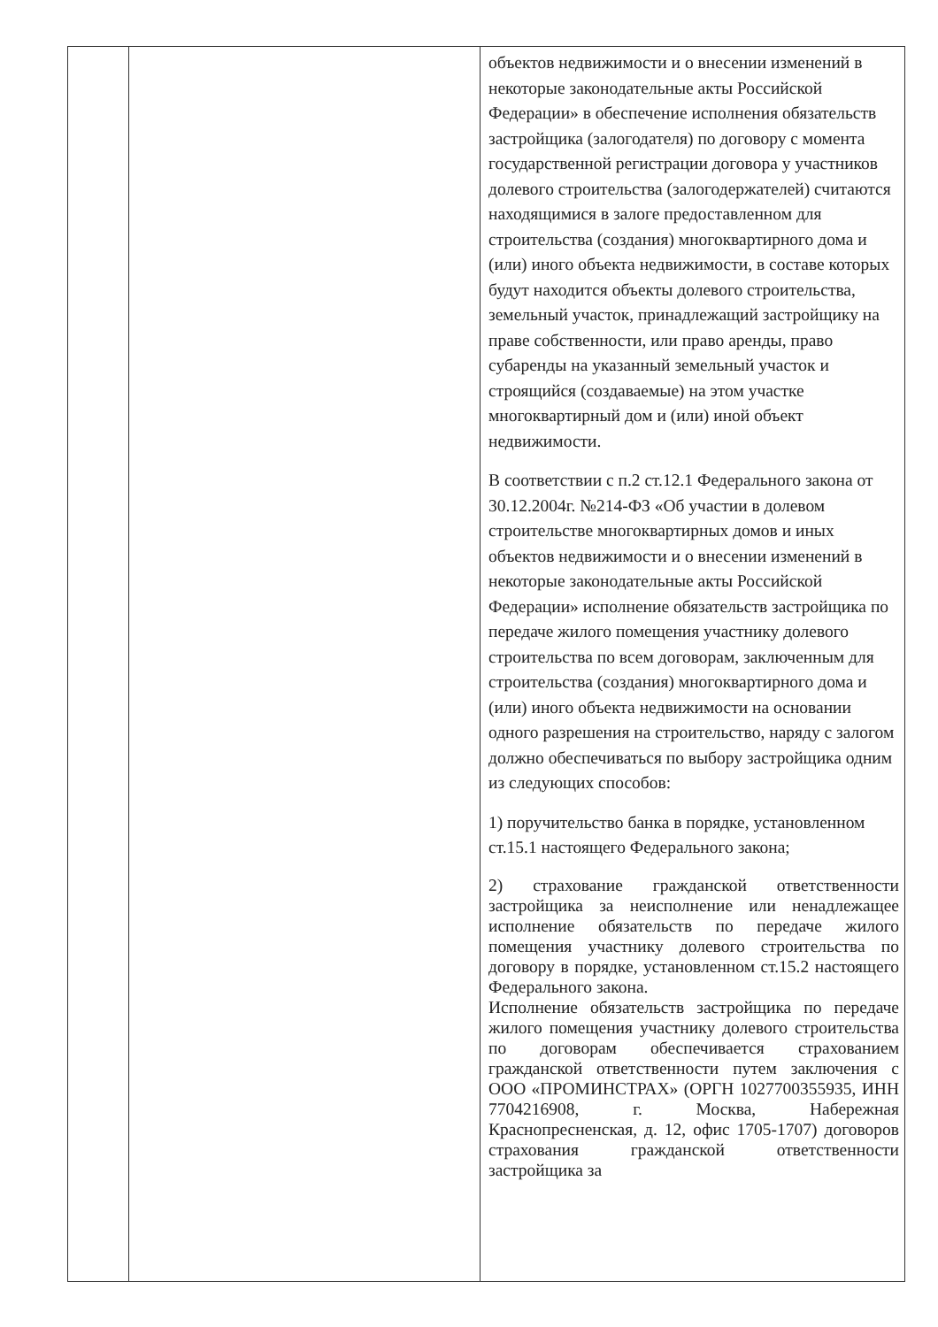| | | объектов недвижимости и о внесении изменений в некоторые законодательные акты Российской Федерации» в обеспечение исполнения обязательств застройщика (залогодателя) по договору с момента государственной регистрации договора у участников долевого строительства (залогодержателей) считаются находящимися в залоге предоставленном для строительства (создания) многоквартирного дома и (или) иного объекта недвижимости, в составе которых будут находится объекты долевого строительства, земельный участок, принадлежащий застройщику на праве собственности, или право аренды, право субаренды на указанный земельный участок и строящийся (создаваемые) на этом участке многоквартирный дом и (или) иной объект недвижимости. В соответствии с п.2 ст.12.1 Федерального закона от 30.12.2004г. №214-ФЗ «Об участии в долевом строительстве многоквартирных домов и иных объектов недвижимости и о внесении изменений в некоторые законодательные акты Российской Федерации» исполнение обязательств застройщика по передаче жилого помещения участнику долевого строительства по всем договорам, заключенным для строительства (создания) многоквартирного дома и (или) иного объекта недвижимости на основании одного разрешения на строительство, наряду с залогом должно обеспечиваться по выбору застройщика одним из следующих способов: 1) поручительство банка в порядке, установленном ст.15.1 настоящего Федерального закона; 2) страхование гражданской ответственности застройщика за неисполнение или ненадлежащее исполнение обязательств по передаче жилого помещения участнику долевого строительства по договору в порядке, установленном ст.15.2 настоящего Федерального закона. Исполнение обязательств застройщика по передаче жилого помещения участнику долевого строительства по договорам обеспечивается страхованием гражданской ответственности путем заключения с ООО «ПРОМИНСТРАХ» (ОРГН 1027700355935, ИНН 7704216908, г. Москва, Набережная Краснопресненская, д. 12, офис 1705-1707) договоров страхования гражданской ответственности застройщика за |